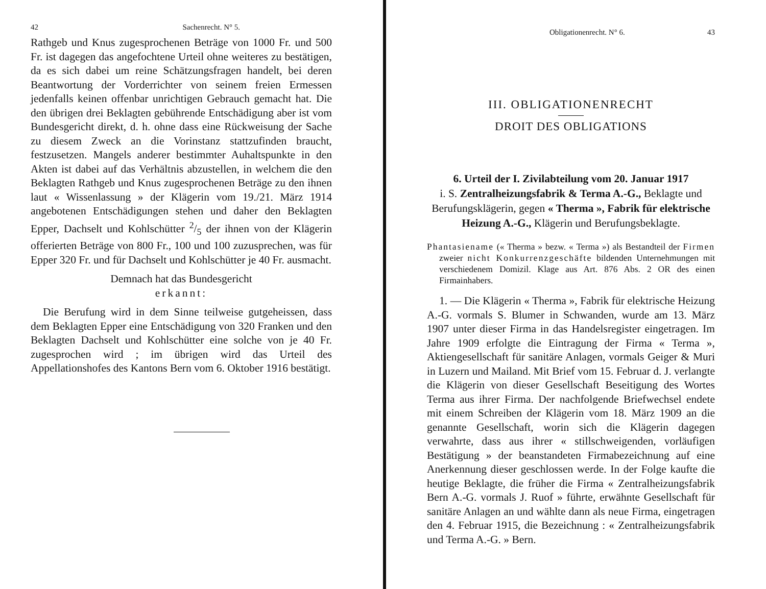42 Sachenrecht. N° 5.
Rathgeb und Knus zugesprochenen Beträge von 1000 Fr. und 500 Fr. ist dagegen das angefochtene Urteil ohne weiteres zu bestätigen, da es sich dabei um reine Schätzungsfragen handelt, bei deren Beantwortung der Vorderrichter von seinem freien Ermessen jedenfalls keinen offenbar unrichtigen Gebrauch gemacht hat. Die den übrigen drei Beklagten gebührende Entschädigung aber ist vom Bundesgericht direkt, d. h. ohne dass eine Rückweisung der Sache zu diesem Zweck an die Vorinstanz stattzufinden braucht, festzusetzen. Mangels anderer bestimmter Auhaltspunkte in den Akten ist dabei auf das Verhältnis abzustellen, in welchem die den Beklagten Rathgeb und Knus zugesprochenen Beträge zu den ihnen laut « Wissenlassung » der Klägerin vom 19./21. März 1914 angebotenen Entschädigungen stehen und daher den Beklagten Epper, Dachselt und Kohlschütter 2/5 der ihnen von der Klägerin offerierten Beträge von 800 Fr., 100 und 100 zuzusprechen, was für Epper 320 Fr. und für Dachselt und Kohlschütter je 40 Fr. ausmacht.
Demnach hat das Bundesgericht
erkannt:
Die Berufung wird in dem Sinne teilweise gutgeheissen, dass dem Beklagten Epper eine Entschädigung von 320 Franken und den Beklagten Dachselt und Kohlschütter eine solche von je 40 Fr. zugesprochen wird ; im übrigen wird das Urteil des Appellationshofes des Kantons Bern vom 6. Oktober 1916 bestätigt.
Obligationenrecht. N° 6. 43
III. OBLIGATIONENRECHT
DROIT DES OBLIGATIONS
6. Urteil der I. Zivilabteilung vom 20. Januar 1917
i. S. Zentralheizungsfabrik & Terma A.-G., Beklagte und Berufungsklägerin, gegen « Therma », Fabrik für elektrische Heizung A.-G., Klägerin und Berufungsbeklagte.
Phantasiename (« Therma » bezw. « Terma ») als Bestandteil der Firmen zweier nicht Konkurrenzgeschäfte bildenden Unternehmungen mit verschiedenem Domizil. Klage aus Art. 876 Abs. 2 OR des einen Firmainhabers.
1. — Die Klägerin « Therma », Fabrik für elektrische Heizung A.-G. vormals S. Blumer in Schwanden, wurde am 13. März 1907 unter dieser Firma in das Handelsregister eingetragen. Im Jahre 1909 erfolgte die Eintragung der Firma « Terma », Aktiengesellschaft für sanitäre Anlagen, vormals Geiger & Muri in Luzern und Mailand. Mit Brief vom 15. Februar d. J. verlangte die Klägerin von dieser Gesellschaft Beseitigung des Wortes Terma aus ihrer Firma. Der nachfolgende Briefwechsel endete mit einem Schreiben der Klägerin vom 18. März 1909 an die genannte Gesellschaft, worin sich die Klägerin dagegen verwahrte, dass aus ihrer « stillschweigenden, vorläufigen Bestätigung » der beanstandeten Firmabezeichnung auf eine Anerkennung dieser geschlossen werde. In der Folge kaufte die heutige Beklagte, die früher die Firma « Zentralheizungsfabrik Bern A.-G. vormals J. Ruof » führte, erwähnte Gesellschaft für sanitäre Anlagen an und wählte dann als neue Firma, eingetragen den 4. Februar 1915, die Bezeichnung : « Zentralheizungsfabrik und Terma A.-G. » Bern.